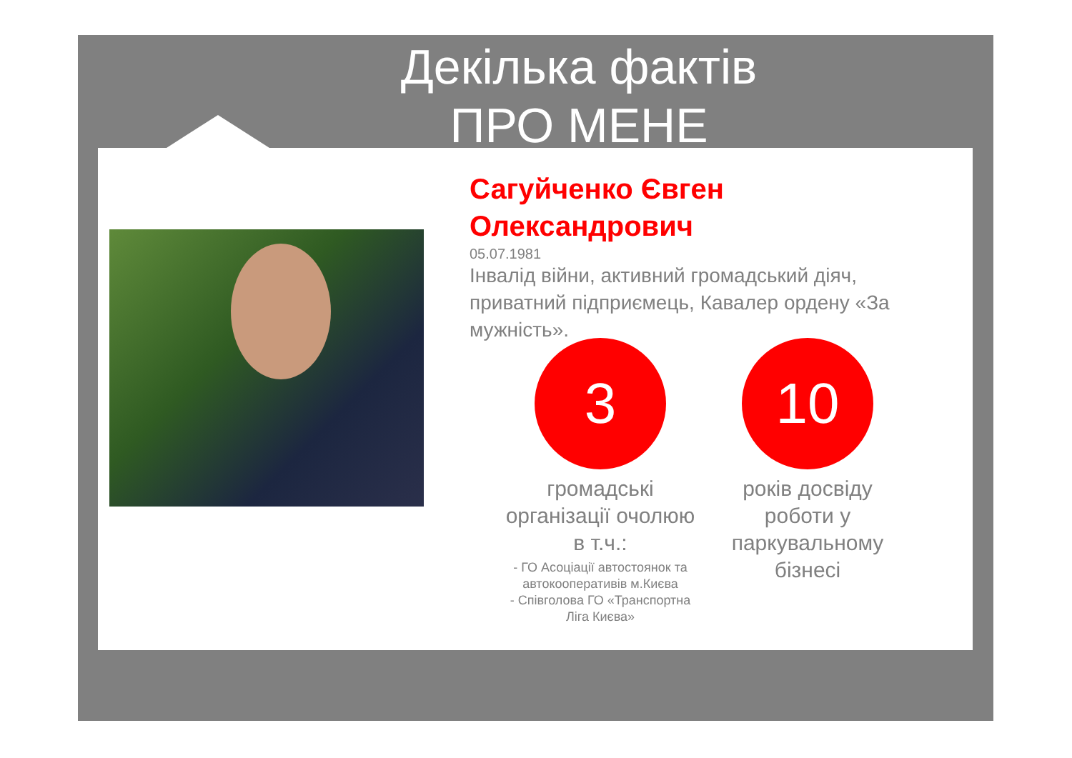Декілька фактів
ПРО МЕНЕ
Сагуйченко Євген Олександрович
05.07.1981
Інвалід війни, активний громадський діяч, приватний підприємець, Кавалер ордену «За мужність».
3
громадські організації очолюю в т.ч.:
- ГО Асоціації автостоянок та автокооперативів м.Києва
- Співголова ГО «Транспортна Ліга Києва»
10
років досвіду роботи у паркувальному бізнесі